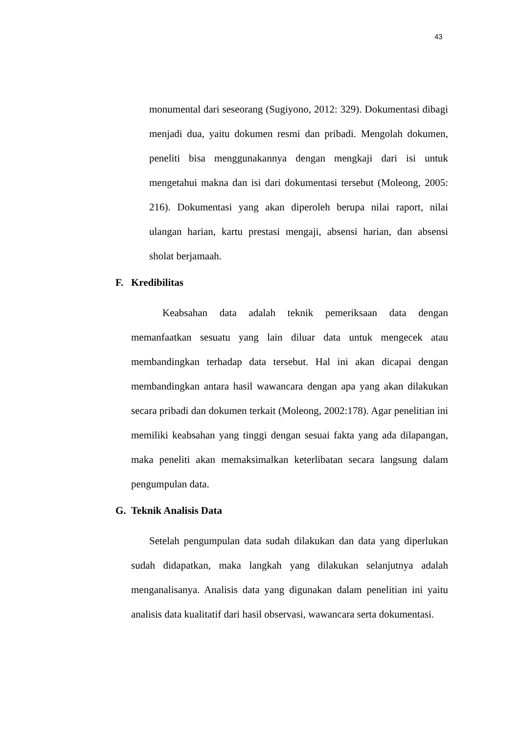43
monumental dari seseorang (Sugiyono, 2012: 329). Dokumentasi dibagi menjadi dua, yaitu dokumen resmi dan pribadi. Mengolah dokumen, peneliti bisa menggunakannya dengan mengkaji dari isi untuk mengetahui makna dan isi dari dokumentasi tersebut (Moleong, 2005: 216). Dokumentasi yang akan diperoleh berupa nilai raport, nilai ulangan harian, kartu prestasi mengaji, absensi harian, dan absensi sholat berjamaah.
F. Kredibilitas
Keabsahan data adalah teknik pemeriksaan data dengan memanfaatkan sesuatu yang lain diluar data untuk mengecek atau membandingkan terhadap data tersebut. Hal ini akan dicapai dengan membandingkan antara hasil wawancara dengan apa yang akan dilakukan secara pribadi dan dokumen terkait (Moleong, 2002:178). Agar penelitian ini memiliki keabsahan yang tinggi dengan sesuai fakta yang ada dilapangan, maka peneliti akan memaksimalkan keterlibatan secara langsung dalam pengumpulan data.
G. Teknik Analisis Data
Setelah pengumpulan data sudah dilakukan dan data yang diperlukan sudah didapatkan, maka langkah yang dilakukan selanjutnya adalah menganalisanya. Analisis data yang digunakan dalam penelitian ini yaitu analisis data kualitatif dari hasil observasi, wawancara serta dokumentasi.